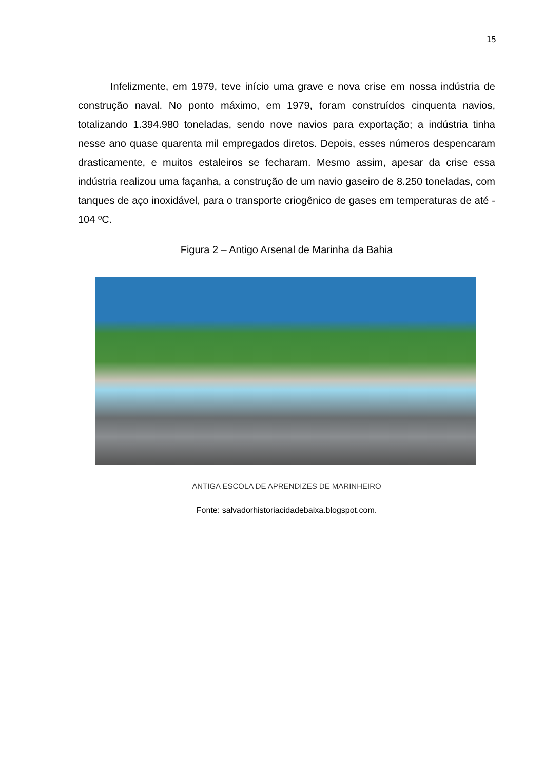15
Infelizmente, em 1979, teve início uma grave e nova crise em nossa indústria de construção naval. No ponto máximo, em 1979, foram construídos cinquenta navios, totalizando 1.394.980 toneladas, sendo nove navios para exportação; a indústria tinha nesse ano quase quarenta mil empregados diretos. Depois, esses números despencaram drasticamente, e muitos estaleiros se fecharam. Mesmo assim, apesar da crise essa indústria realizou uma façanha, a construção de um navio gaseiro de 8.250 toneladas, com tanques de aço inoxidável, para o transporte criogênico de gases em temperaturas de até - 104 ºC.
Figura 2 – Antigo Arsenal de Marinha da Bahia
ANTIGA ESCOLA DE APRENDIZES DE MARINHEIRO
Fonte: salvadorhistoriacidadebaixa.blogspot.com.